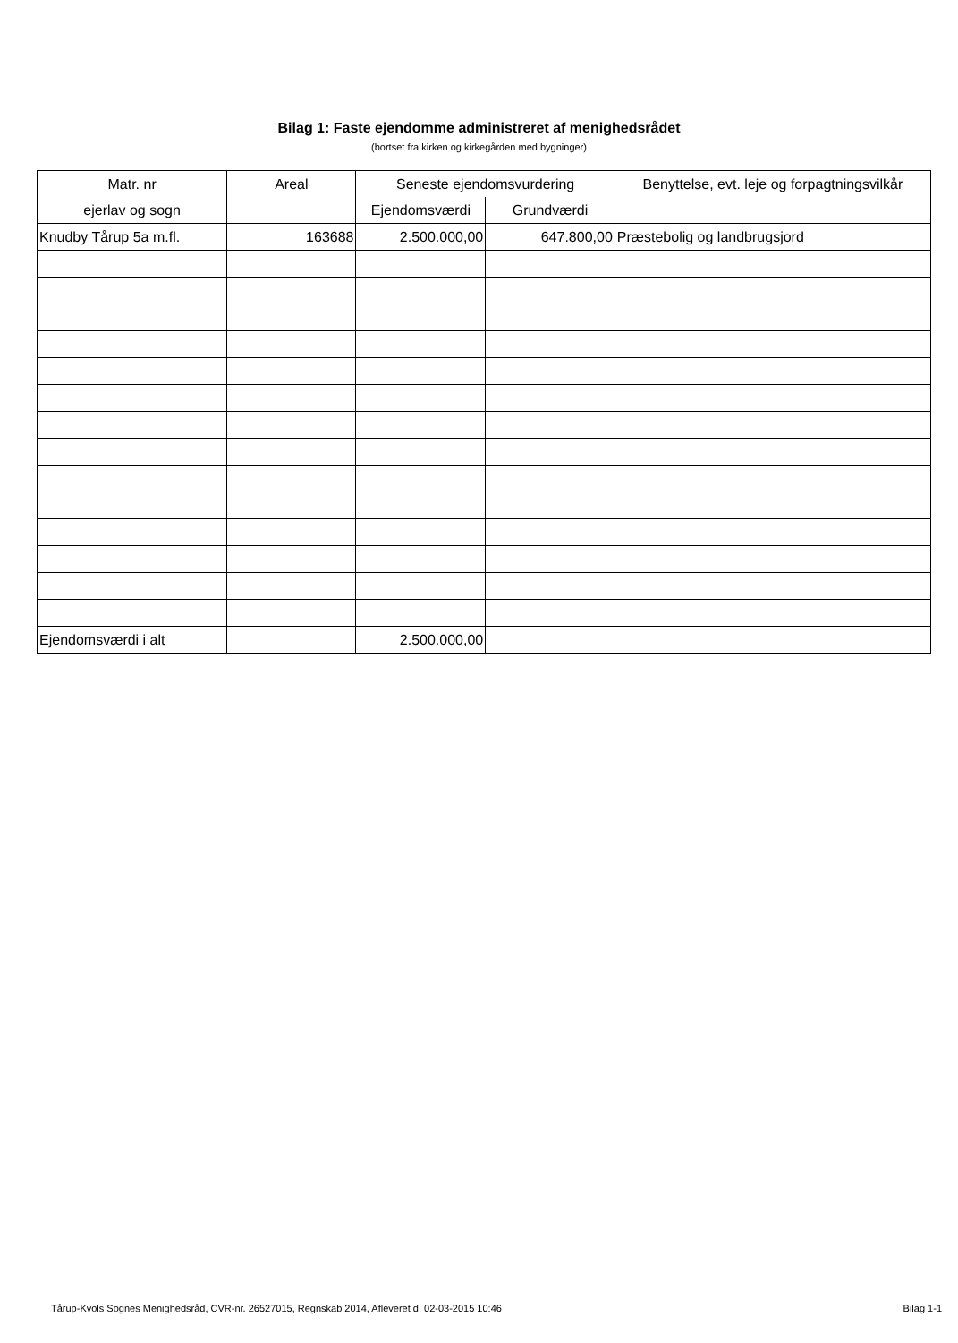Bilag 1: Faste ejendomme administreret af menighedsrådet
(bortset fra kirken og kirkegården med bygninger)
| Matr. nr | Areal | Seneste ejendomsvurdering | | Benyttelse, evt. leje og forpagtningsvilkår |
| --- | --- | --- | --- | --- |
| ejerlav og sogn | | Ejendomsværdi | Grundværdi | |
| Knudby Tårup 5a m.fl. | 163688 | 2.500.000,00 | 647.800,00 | Præstebolig og landbrugsjord |
| Ejendomsværdi i alt | | 2.500.000,00 | | |
Tårup-Kvols Sognes Menighedsråd, CVR-nr. 26527015, Regnskab 2014, Afleveret d. 02-03-2015 10:46 Bilag 1-1